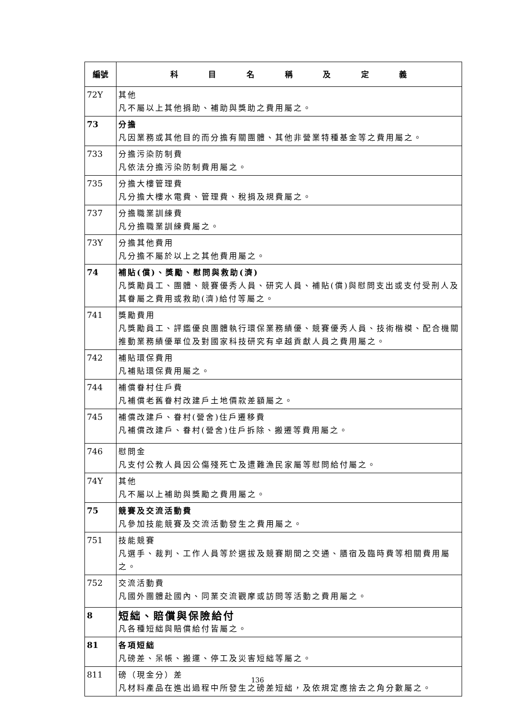| 編號 | 科 目 名 稱 及 定 義 |
| --- | --- |
| 72Y | 其他 凡不屬以上其他捐助、補助與獎助之費用屬之。 |
| 73 | 分擔 凡因業務或其他目的而分擔有關團體、其他非營業特種基金等之費用屬之。 |
| 733 | 分擔污染防制費 凡依法分擔污染防制費用屬之。 |
| 735 | 分擔大樓管理費 凡分擔大樓水電費、管理費、稅捐及規費屬之。 |
| 737 | 分擔職業訓練費 凡分擔職業訓練費屬之。 |
| 73Y | 分擔其他費用 凡分擔不屬於以上之其他費用屬之。 |
| 74 | 補貼(償)、獎勵、慰問與救助(濟) 凡獎勵員工、團體、競賽優秀人員、研究人員、補貼(償)與慰問支出或支付受刑人及其眷屬之費用或救助(濟)給付等屬之。 |
| 741 | 獎勵費用 凡獎勵員工、評鑑優良團體執行環保業務績優、競賽優秀人員、技術楷模、配合機關推動業務績優單位及對國家科技研究有卓越貢獻人員之費用屬之。 |
| 742 | 補貼環保費用 凡補貼環保費用屬之。 |
| 744 | 補償眷村住戶費 凡補償老舊眷村改建戶土地價款差額屬之。 |
| 745 | 補償改建戶、眷村(營舍)住戶遷移費 凡補償改建戶、眷村(營舍)住戶拆除、搬遷等費用屬之。 |
| 746 | 慰問金 凡支付公教人員因公傷殘死亡及遭難漁民家屬等慰問給付屬之。 |
| 74Y | 其他 凡不屬以上補助與獎勵之費用屬之。 |
| 75 | 競賽及交流活動費 凡參加技能競賽及交流活動發生之費用屬之。 |
| 751 | 技能競賽 凡選手、裁判、工作人員等於選拔及競賽期間之交通、膳宿及臨時費等相關費用屬之。 |
| 752 | 交流活動費 凡國外團體赴國內、同業交流觀摩或訪問等活動之費用屬之。 |
| 8 | 短絀、賠償與保險給付 凡各種短絀與賠償給付皆屬之。 |
| 81 | 各項短絀 凡磅差、呆帳、搬運、停工及災害短絀等屬之。 |
| 811 | 磅（現金分）差 凡材料產品在進出過程中所發生之磅差短絀，及依規定應捨去之角分數屬之。 |
136